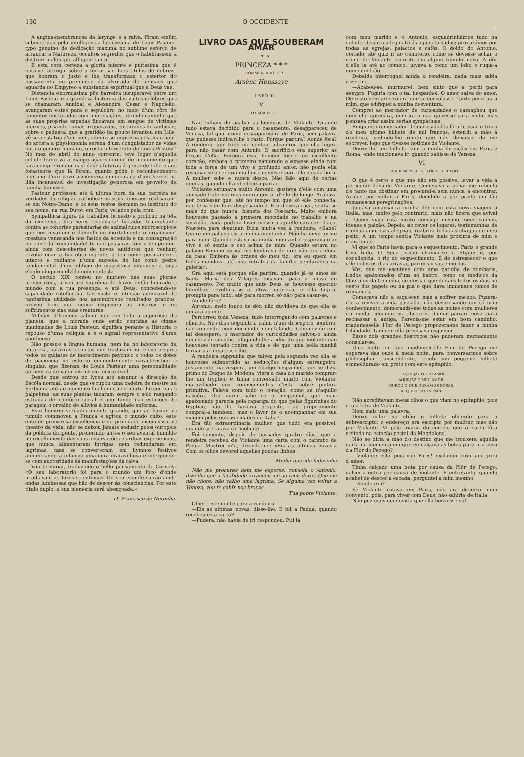130 O OCCIDENTE
A angina-membranosa da larynge e a raiva, fôram emfim submettidas pela intelligencia lucidissima de Louis Pasteur, typo genuino de dedicação maxima no sublime esforço de arrancar á Natureza, occultos segredos que o habilitassem a destruir males que affligem tanto!
É esta com certeza a gloria nitente e purissima que é possivel attingir sobre a terra: são taes titulos de nobreza que honram o justo e lhe transformam o estertor do passamento no prenuncio da alvorada de bençãos que aguarda no Empyreo a substancia espiritual que a Deus vae.
Distancia enormissima põe barreira insuperavel entre um Louis Pasteur e a grandeza historica dos vultos celebres que se chamaram Annibal e Alexandre, Cesar e Napoleão: avançaram estes para o sepulchro no meio d'um côro de lamentos misturados com imprecações, abrindo caminho que as suas proprias espadas fincavam em sangue de victimas inermes, pisando ruinas irreparaveis, torturados de ambição; sobre o pedestal que a gratidão ha pouco levantou em Lille, vê-se a estatua d'um bom, admira-se impressa pela mão habil do artista a physionomia serena d'um conquistador de vidas para o genero humano, o rosto intemerato de Louis Pasteur! No mez de abril do anno corrente, teve logar n'aquella cidade franceza a inauguração solemne do monumento que fará comprehender nas idades futuras á gente de Lille e aos forasteiros que lá fôrem, quanto póde o reconhecimento legitimo d'um povo á memoria immaculada d'um heroe, na lida incansavel de investigação generosa em proveito da familia humana.
Pasteur professou até á ultima hora da sua carreira as verdades da religião catholica: os seus funeraes realisaram-se em Notre-Dame, e os seus restos dormem no instituto do seu nome, na rua Dutot, em Paris, velados pela cruz.
Sympathica figura de trabalhor honesto e proficuo na tela da existencia dos seres racionaes! luctador triumphante contra as cohortes parasitarias de animalculos microscopicos que nos invadem e damnificam mortalmente o organismo! creatura veneranda nos fastos da sciencia e na consagração perenne da humanidade! tu não passarás com o tempo nem ainda com descobertas de novos antidotos que venham revolucionar a tua obra ingente; o teu nome permanecerá intacto e radiante n'uma aureola de luz como pedra fundamental d'um edificio de magestosa imponencia, cujo elogio ninguem olvida nem contesta.
O seculo XIX contou no numero das suas glorias irrecusaveis, a ventura suprêma de haver então honrado o mundo com a tua presença, e até Deus, concedendo-te capacidade intellectual tão vasta e intuição admiravel de tantissima utilidade nos assombrosos resultados praticos, provou bem que nunca esqueceu as miserias e os soffrimentos das suas creaturas.
Milhões d'homens sabem hoje em toda a superficie do planeta, que a morada onde estão contidas as cinzas inanimadas de Louis Pasteur, significa perante a Historia o repouso d'uma reliquia e é o signal representativo d'uma apotheose.
Não possue a lingua humana, nem ha no laboratorio da natureza, palavras e tinctas que traduzam no relêvo proprio todos os quilates de merecimento psychico e todos os dotes de paciencia no esforço eminentemente caracteristico e singular, que fizeram de Louis Pasteur uma personalidade authentica de valor intrinseco inexcedivel.
Desde que entrou no lyceu até assumir a direcção da Escóla normal, desde que occupou uma cadeira de mestre na Sorbonna até ao momento final em que a morte lhe cerrou as palpebras, as suas plantas tacaram sempre o solo rasgando estradas de confôrto social e apontando nas estações de paragem o orvalho de allivios á humanidade enferma.
Este homem verdadeiramente grande, que ao baixar ao tumulo commoveu a França e agitou o mundo culto, este ente de primorosa excellencia e de probidade inconcussa no theatro da vida, não se deixou jámais seduzir pelos ouropeis da politica dirigente, preferindo antes o seu avental humilde no recolhimento das suas observações e arduas experiencias, que nunca alimentaram intrigas nem redundaram em lagrimas, mas se converteram em hymnos festivos annunciando a infancia uma cura maravilhosa e interpondo-se com auctoridade ás manifestações da raiva.
Vou terminar, traduzindo o bello pensamento de Cornely: «O seu laboratorio foi para o mundo um foco d'onde irradiavam as luzes scientificas. Do seu esquife sairão ainda ondas luminosas que hão de descer ás consciencias. Por este titulo duplo, a sua memoria será abençoada.»
D. Francisco de Noronha.
LIVRO DAS QUE SOUBERAM AMAR
PELA
PRINCEZA * * *
COMMENTADO POR
Arsène Houssaye
—
LIVRO III
V
O SACRIFICIO
Não tinham de acabar as loucuras de Violante. Quando tudo estava decidido para o casamento, desappareceu de Veneza, tal qual como desapparecêra de Paris, sem palavra que pudesse indicar-lhe o rasto. Porque partira? Aonde fôra? A rendeira, que tudo me contou, adivinhou que ella fugira para não casar com Antonio. O sacrificio era superior ás forças d'ella. Embora esse homem fosse um excellente coração, embora o primeiro namorado a amasse ainda com toda a força de um vivo e profundo amor, não podia ella resignar-se a ser sua mulher e conviver com elle a cada hora. A mulher sobe e nunca desce. Não falo aqui de certas quedas, quando ella obedece á paixão.
Violante estimava muito Antonio, gostava d'elle com uma amisade fraterna; mas queria gostar d'elle de longe. Acabava por confessar que, até no tempo em que só elle conhecia, não teria sido feliz desposando-o. Era d'outra raça, sentia-se mais do que nunca, bisneta dos Foscaris. Muito embora houvesse passado a primeira mocidade no trabalho e na servidão, nada pudera fazer mossa n'aquelle caracter d'aço. Nascêra para dominar. Dizia muita vez á rendeira: «Sabe? Quero um palacio ou a minha montanha. Não ha meio termo para mim. Quando estava na minha montanha respirava o ar vivo e só sentia o céo acima de mim. Quando estava no palacio Riminio nunca me lembrava de que não era a dona da casa. Embora ás ordens do meu tio, era eu quem em todos mandava até nos retratos da familia pendurados na galeria».
Ora aqui está porque ella partira, quando já os sinos de Santa Maria dos Milagres tocavam para a missa do casamento. Por muito que ante Deus se houvesse querido humilhar, revoltára-se a altiva natureza, e ella fugira, prompta para tudo, até para morrer, só não para casar-se.
Aonde fôra?
Antonio, meio louco de dôr, não duvidava de que ella se deitára ao mar.
Percorreu toda Veneza, tudo interrogando com palavras e olhares. Nos dias seguintes, cahiu n'um desespero sombrio, não comendo, nem dormindo, nem falando. Commovido com tal desespero, o mercador de curiosidades salvou-o ainda uma vez do suicidio, afagando-lhe a idéa de que Violante não houvesse tentado contra a vida e de que uma bella manhã tornaria a apparecer-lhe.
A rendeira suppunha que talvez pela segunda vez ella se houvesse submettido ás seducções d'algum estrangeiro. Justamente, na vespera, um fidalgo hespanhol, que se dizia primo do Duque de Modena, viera a casa do marido comprar-lhe um tryptico e tinha conversado muito com Violante, maravilhado dos conhecimentos d'esta sobre pintura primitiva. Falava com todo o coração, como se n'aquillo nascêra. Ora quem sabe se o hespanhol, que mais apaixonado parecia pela rapariga do que pelas figurinhas do tryptico, não lhe haveria proposto, não propriamente compral-a tambem, mas o favor de o acompanhar em sua viagem pelas outras cidades de Italia?
Era tão extraordinaria mulher, que tudo era possivel, quando se tratava de Violante.
Foi sómente, depois de passados quatro dias, que a rendeira recebeu de Violante uma carta com o carimbo de Padua. Mostrou-m'a, dizendo-me: «Eis as ultimas novas.» Com os olhos devorei aquellas poucas linhas.
Minha querida fadasinha
Não me procures nem me esperes; consola o Antonio, dize-lhe que a fatalidade arrancou-me ao meu dever. Que me não chore; não valho uma lagrima. Se alguma vez voltar a Veneza, vou-te cahir nos braços.
Tua pobre Violante.
Olhei tristemente para a rendeira.
—Eis as ultimas novas, disse-lhe. E foi a Padua, quando recebeu esta carta?
—Pudera, não havia de ir! respondeu. Fui lá
com meu marido e o Antonio, esquadrinhámos tudo na cidade, desde a adega até ás aguas furtadas; procurámos por todas as egrejas, palacios e cafés. O doido do Antonio, coitado, até quiz ir ao cemiterio, como se devesse achar o nome de Violante escripto em algum tumulo novo. A dôr d'elle ia até ao comico; uivava a como um lobo e rugia-a como um leão.
Debalde interroguei ainda a rendeira; nada mais sabia dizer-me.
—Acabou-se, murmurei; bem sinto que a perdi para sempre. Fugiria com o tal hespanhol. O amor salva do amor. De resto bem preciso era que se consolasse. Tanto peior para mim, que edifiquei a minha desventura.
Comprei ao mercador de curiosidades o camapheu que com elle apreçára, embora o não quizesse para nada; mas pensava criar assim serias sympathias.
Emquanto o mercador de curiosidades fôra buscar o troco do meu ultimo bilhete de mil francos, estendi a mão á rendeira, pedindo-lhe muito que não deixasse de me escrever, logo que tivesse noticias de Violante.
Deixei-lhe um bilhete com a minha direcção em Paris e Roma, onde tencionava ir, quando sahisse de Veneza.
VI
MADEMOISELLE FLÔR DE PECEGO
O que é certo é que me não era possivel levar a vida a perseguir debalde Violante. Começava a achar-me ridiculo de tanto me obstinar em procural-a sem nunca a encontrar. Acabei por voltar a Paris, decidido a pôr ponto em tão romanescas peregrinações.
Julgáva amansar a minha dôr com esta nova viagem á Italia, mas, muito pelo contrario, mais não fizera que avival a. Quem viaja está muito comsigo mesmo, seus sonhos, ideaes e paixão. Depois, ao rever os logares, testemunhas de minhas amorosas alegrias, reabrira todas as chagas do meu peito. A um tempo sentia Violante mais proxima de mim e mais longe.
Vi que só Paris havia para o esquecimento, Paris o grande leva tudo. O Sena podia chamar-se o Styge; é, por excellencia, o rio do esquecimento. É de estremecer o que elle todos os dias arrasta, paixões vivas e mortas.
Vós, que me escutaes com uma patinha de zombaria, lindos apaixonados d'um só bairro, como os medicos da Opera ou da Comedia, confessae que deitaes todos os dias no cesto dos papeis ou na pia o que dava immensos tomos de romances.
Começava não a esquecer, mas a soffrer menos. Puzera-me a reviver a vida passada, não despresando um só máo conhecimento, demorando-me todas as noites com mulheres da moda, ideando os alicerces d'uma paixão nova para rechassar a antiga. Parecia-me estar em bom caminho; mademoiselle Flor de Pecego propozera-me fazer a minha felicidade. Tambem ella precisava esquecer.
Esses dois grandes destroços não puderam mutuamente consolar-se.
Uma noite em que mademoiselle Flor de Pecego me esperava das onze á meia noite, para conversarmos sobre philosophia transcendente, recebi um pequeno bilhete emmoldurado em preto com este epitaphio:
AQUI JAZ O TEU AMOR,
AQUI JAZ O MEU AMOR.
DUROU O QUE DURAM AS ROSAS.
REQUIESCAT IN PACE
Não acreditavam meus olhos o que viam no epitaphio, pois era a letra de Violante.
Nem mais uma palavra.
Deixei cahir no chão o bilhete olhando para o sobrescripto; o endereço era escripto por mulher, mas não por Violante. Vi pela marca do correio que a carta fôra deitada na estação postal da Magdalena.
Não se diria a mão do destino que me trouxera aquella carta no momento em que eu calçava as botas para ir a casa da Flor do Pecego?
—Violante está pois em Paris! exclamei com um grito d'amor.
Tinha calçado uma bota por causa da Flôr de Pecego, calcei a outra por causa de Violante. E entretanto, quando acabei de descer a escada, perguntei a mim mesmo:
—Aonde irei?
Se Violante estava em Paris, não era decerto n'um convento; pois, para viver com Deus, não sahiria de Italia.
Não puz mais em duvida que ella houvesse vol-